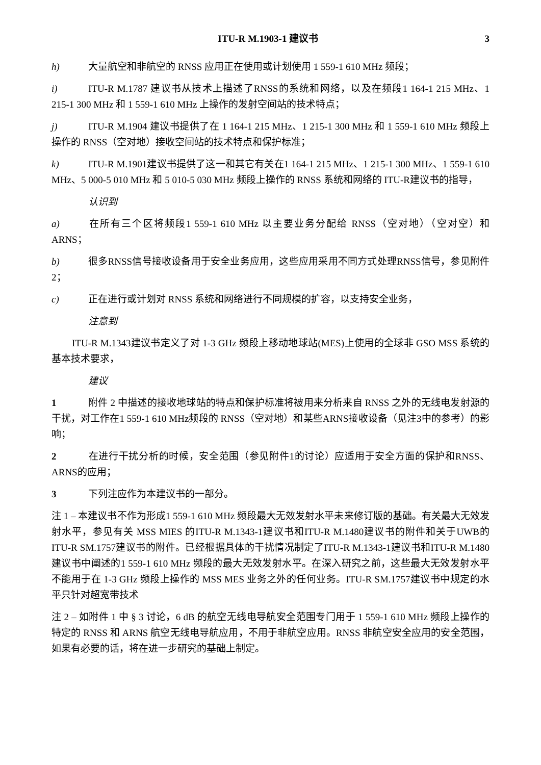ITU-R M.1903-1 建议书 3
h) 大量航空和非航空的 RNSS 应用正在使用或计划使用 1 559-1 610 MHz 频段；
i) ITU-R M.1787 建议书从技术上描述了RNSS的系统和网络，以及在频段1 164-1 215 MHz、1 215-1 300 MHz 和 1 559-1 610 MHz 上操作的发射空间站的技术特点；
j) ITU-R M.1904 建议书提供了在 1 164-1 215 MHz、1 215-1 300 MHz 和 1 559-1 610 MHz 频段上操作的 RNSS（空对地）接收空间站的技术特点和保护标准；
k) ITU-R M.1901建议书提供了这一和其它有关在1 164-1 215 MHz、1 215-1 300 MHz、1 559-1 610 MHz、5 000-5 010 MHz 和 5 010-5 030 MHz 频段上操作的 RNSS 系统和网络的 ITU-R建议书的指导，
认识到
a) 在所有三个区将频段1 559-1 610 MHz 以主要业务分配给 RNSS（空对地）（空对空）和 ARNS；
b) 很多RNSS信号接收设备用于安全业务应用，这些应用采用不同方式处理RNSS信号，参见附件 2；
c) 正在进行或计划对 RNSS 系统和网络进行不同规模的扩容，以支持安全业务，
注意到
ITU-R M.1343建议书定义了对 1-3 GHz 频段上移动地球站(MES)上使用的全球非 GSO MSS 系统的基本技术要求，
建议
1 附件 2 中描述的接收地球站的特点和保护标准将被用来分析来自 RNSS 之外的无线电发射源的干扰，对工作在1 559-1 610 MHz频段的 RNSS（空对地）和某些ARNS接收设备（见注3中的参考）的影响；
2 在进行干扰分析的时候，安全范围（参见附件1的讨论）应适用于安全方面的保护和RNSS、ARNS的应用；
3 下列注应作为本建议书的一部分。
注 1 – 本建议书不作为形成1 559-1 610 MHz 频段最大无效发射水平未来修订版的基础。有关最大无效发射水平，参见有关 MSS MIES 的ITU-R M.1343-1建议书和ITU-R M.1480建议书的附件和关于UWB的ITU-R SM.1757建议书的附件。已经根据具体的干扰情况制定了ITU-R M.1343-1建议书和ITU-R M.1480 建议书中阐述的1 559-1 610 MHz 频段的最大无效发射水平。在深入研究之前，这些最大无效发射水平不能用于在 1-3 GHz 频段上操作的 MSS MES 业务之外的任何业务。ITU-R SM.1757建议书中规定的水平只针对超宽带技术
注 2 – 如附件 1 中 § 3 讨论，6 dB 的航空无线电导航安全范围专门用于 1 559-1 610 MHz 频段上操作的特定的 RNSS 和 ARNS 航空无线电导航应用，不用于非航空应用。RNSS 非航空安全应用的安全范围，如果有必要的话，将在进一步研究的基础上制定。